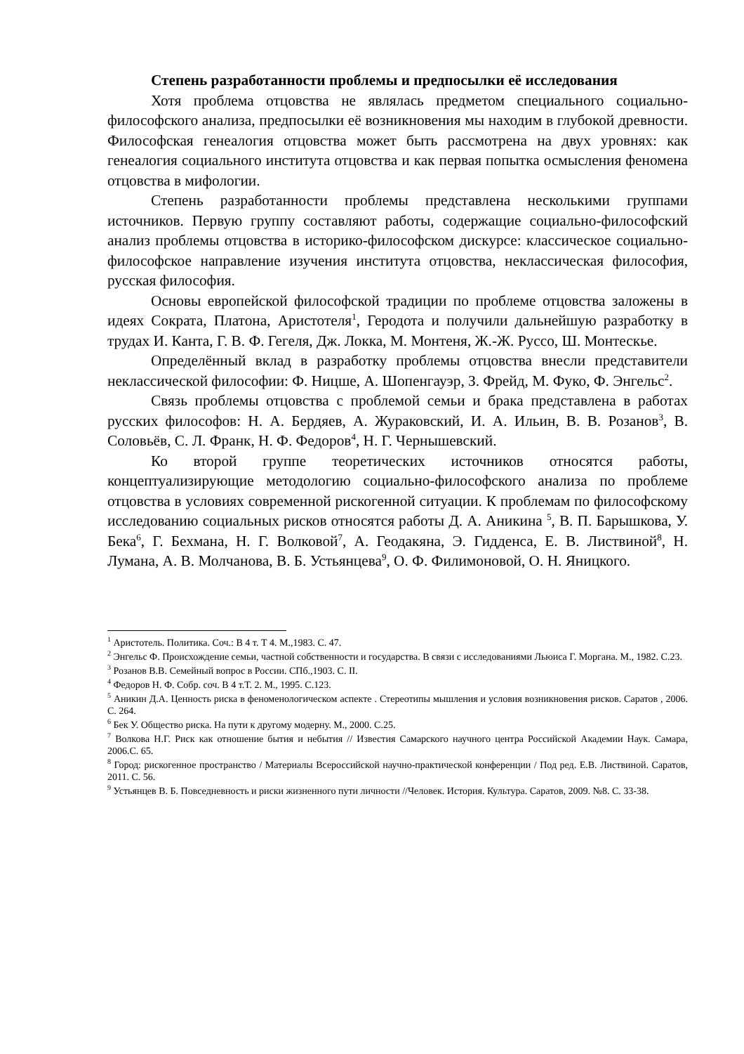Степень разработанности проблемы и предпосылки её исследования
Хотя проблема отцовства не являлась предметом специального социально-философского анализа, предпосылки её возникновения мы находим в глубокой древности. Философская генеалогия отцовства может быть рассмотрена на двух уровнях: как генеалогия социального института отцовства и как первая попытка осмысления феномена отцовства в мифологии.
Степень разработанности проблемы представлена несколькими группами источников. Первую группу составляют работы, содержащие социально-философский анализ проблемы отцовства в историко-философском дискурсе: классическое социально-философское направление изучения института отцовства, неклассическая философия, русская философия.
Основы европейской философской традиции по проблеме отцовства заложены в идеях Сократа, Платона, Аристотеля<sup>1</sup>, Геродота и получили дальнейшую разработку в трудах И. Канта, Г. В. Ф. Гегеля, Дж. Локка, М. Монтеня, Ж.-Ж. Руссо, Ш. Монтескье.
Определённый вклад в разработку проблемы отцовства внесли представители неклассической философии: Ф. Ницше, А. Шопенгауэр, З. Фрейд, М. Фуко, Ф. Энгельс<sup>2</sup>.
Связь проблемы отцовства с проблемой семьи и брака представлена в работах русских философов: Н. А. Бердяев, А. Жураковский, И. А. Ильин, В. В. Розанов<sup>3</sup>, В. Соловьёв, С. Л. Франк, Н. Ф. Федоров<sup>4</sup>, Н. Г. Чернышевский.
Ко второй группе теоретических источников относятся работы, концептуализирующие методологию социально-философского анализа по проблеме отцовства в условиях современной рискогенной ситуации. К проблемам по философскому исследованию социальных рисков относятся работы Д. А. Аникина <sup>5</sup>, В. П. Барышкова, У. Бека<sup>6</sup>, Г. Бехмана, Н. Г. Волковой<sup>7</sup>, А. Геодакяна, Э. Гидденса, Е. В. Листвиной<sup>8</sup>, Н. Лумана, А. В. Молчанова, В. Б. Устьянцева<sup>9</sup>, О. Ф. Филимоновой, О. Н. Яницкого.
<sup>1</sup> Аристотель. Политика. Соч.: В 4 т. Т 4. М.,1983. С. 47.
<sup>2</sup> Энгельс Ф. Происхождение семьи, частной собственности и государства. В связи с исследованиями Льюиса Г. Моргана. М., 1982. С.23.
<sup>3</sup> Розанов В.В. Семейный вопрос в России. СПб.,1903. С. II.
<sup>4</sup> Федоров Н. Ф. Собр. соч. В 4 т.Т. 2. М., 1995. С.123.
<sup>5</sup> Аникин Д.А. Ценность риска в феноменологическом аспекте . Стереотипы мышления и условия возникновения рисков. Саратов , 2006. С. 264.
<sup>6</sup> Бек У. Общество риска. На пути к другому модерну. М., 2000. С.25.
<sup>7</sup> Волкова Н.Г. Риск как отношение бытия и небытия // Известия Самарского научного центра Российской Академии Наук. Самара, 2006.С. 65.
<sup>8</sup> Город: рискогенное пространство / Материалы Всероссийской научно-практической конференции / Под ред. Е.В. Листвиной. Саратов, 2011. С. 56.
<sup>9</sup> Устьянцев В. Б. Повседневность и риски жизненного пути личности //Человек. История. Культура. Саратов, 2009. №8. С. 33-38.